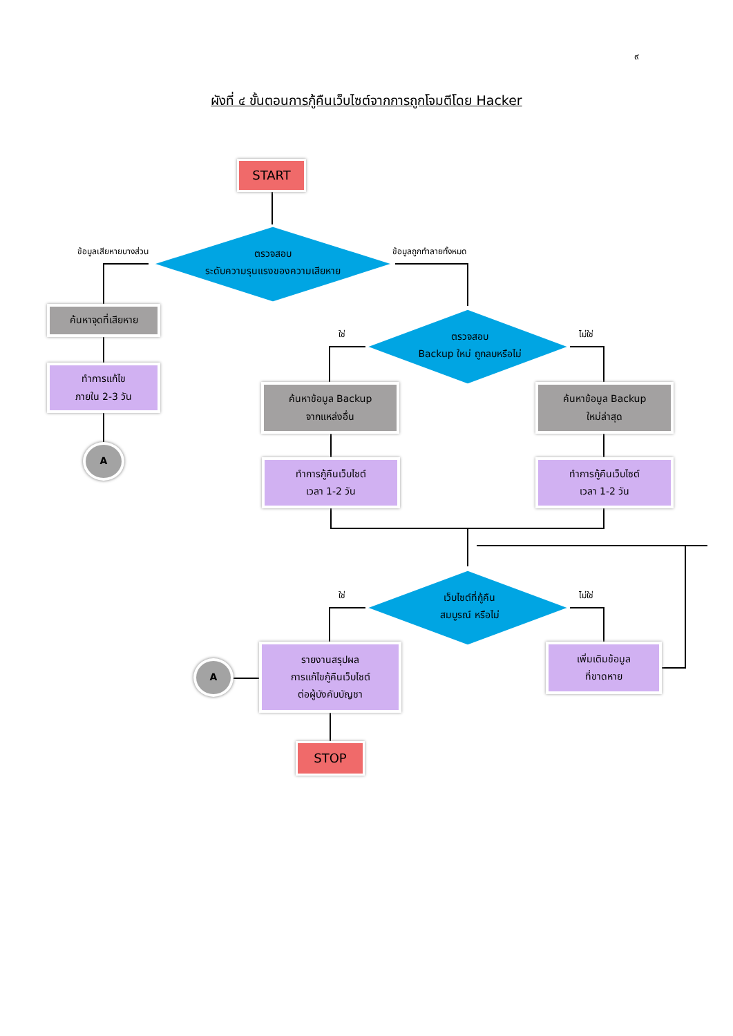๙
ผังที่ ๔ ขั้นตอนการกู้คืนเว็บไซต์จากการถูกโจมตีโดย Hacker
START
ข้อมูลเสียหายบางส่วน
ตรวจสอบ
ระดับความรุนแรงของความเสียหาย
ข้อมูลถูกทำลายทั้งหมด
ค้นหาจุดที่เสียหาย
ใช่
ตรวจสอบ
Backup ใหม่ ถูกลบหรือไม่
ไม่ใช่
ทำการแก้ไข
ภายใน 2-3 วัน
A
ค้นหาข้อมูล Backup
จากแหล่งอื่น
ค้นหาข้อมูล Backup
ใหม่ล่าสุด
ทำการกู้คืนเว็บไซต์
เวลา 1-2 วัน
ทำการกู้คืนเว็บไซต์
เวลา 1-2 วัน
ใช่
เว็บไซต์ที่กู้คืน
สมบูรณ์ หรือไม่
ไม่ใช่
A
รายงานสรุปผล
การแก้ไขกู้คืนเว็บไซต์
ต่อผู้บังคับบัญชา
เพิ่มเติมข้อมูล
ที่ขาดหาย
STOP